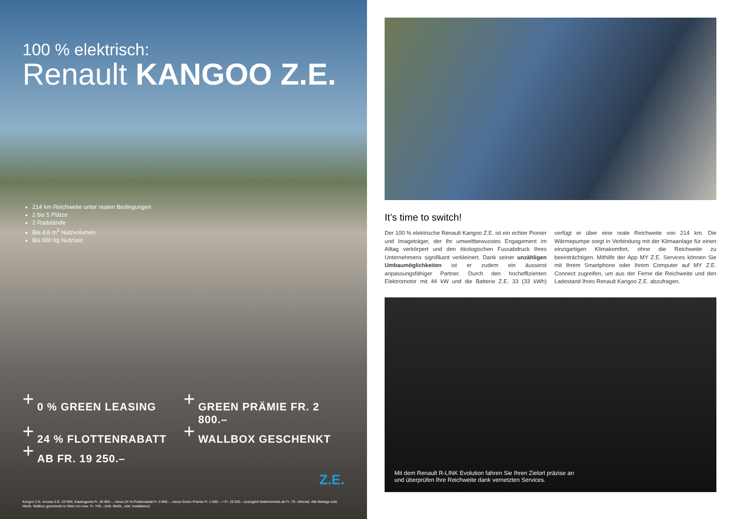100 % elektrisch:
Renault KANGOO Z.E.
214 km Reichweite unter realen Bedingungen
2 bis 5 Plätze
2 Radstände
Bis 4,6 m<sup>3</sup> Nutzvolumen
Bis 650 kg Nutzlast
+ 0 % GREEN LEASING
+ GREEN PRÄMIE FR. 2 800.–
+ 24 % FLOTTENRABATT
+ WALLBOX GESCHENKT
+ AB FR. 19 250.–
Z.E.
Kangoo Z.E. Access Z.E. 33 R60, Katalogpreis Fr. 28 950.–, minus 24 % Flottenrabatt Fr. 6 900.–, minus Green Prämie Fr. 2 800.– = Fr. 19 250.– (zuzüglich Batteriemiete ab Fr. 79.–/Monat). Alle Beträge exkl. MwSt. Wallbox geschenkt im Wert von max. Fr. 749.– (inkl. MwSt., exkl. Installation).
It’s time to switch!
Der 100 % elektrische Renault Kangoo Z.E. ist ein echter Pionier und Imageträger, der Ihr umweltbewusstes Engagement im Alltag verkörpert und den ökologischen Fussabdruck Ihres Unternehmens signifikant verkleinert. Dank seiner unzähligen Umbaumöglichkeiten ist er zudem ein äusserst anpassungsfähiger Partner. Durch den hocheffizienten Elektromotor mit 44 kW und die Batterie Z.E. 33 (33 kWh) verfügt er über eine reale Reichweite von 214 km. Die Wärmepumpe sorgt in Verbindung mit der Klimaanlage für einen einzigartigen Klimakomfort, ohne die Reichweite zu beeinträchtigen. Mithilfe der App MY Z.E. Services können Sie mit Ihrem Smartphone oder Ihrem Computer auf MY Z.E. Connect zugreifen, um aus der Ferne die Reichweite und den Ladestand Ihres Renault Kangoo Z.E. abzufragen.
Mit dem Renault R-LINK Evolution fahren Sie Ihren Zielort präzise an
und überprüfen Ihre Reichweite dank vernetzten Services.